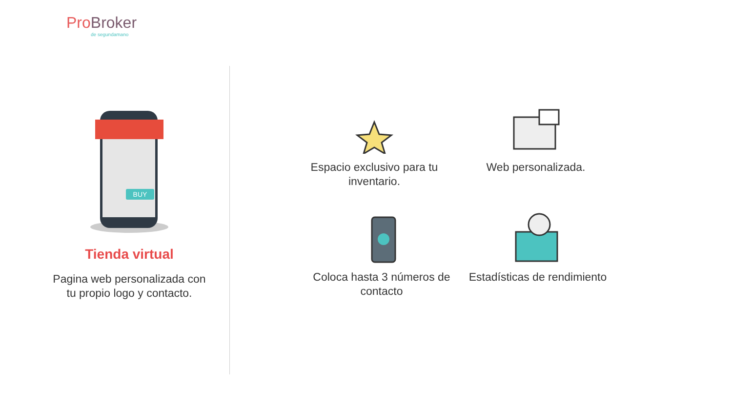ProBroker
de segundamano
BUY
Tienda virtual
Pagina web personalizada con tu propio logo y contacto.
Espacio exclusivo para tu inventario.
Web personalizada.
Coloca hasta 3 números de contacto
Estadísticas de rendimiento